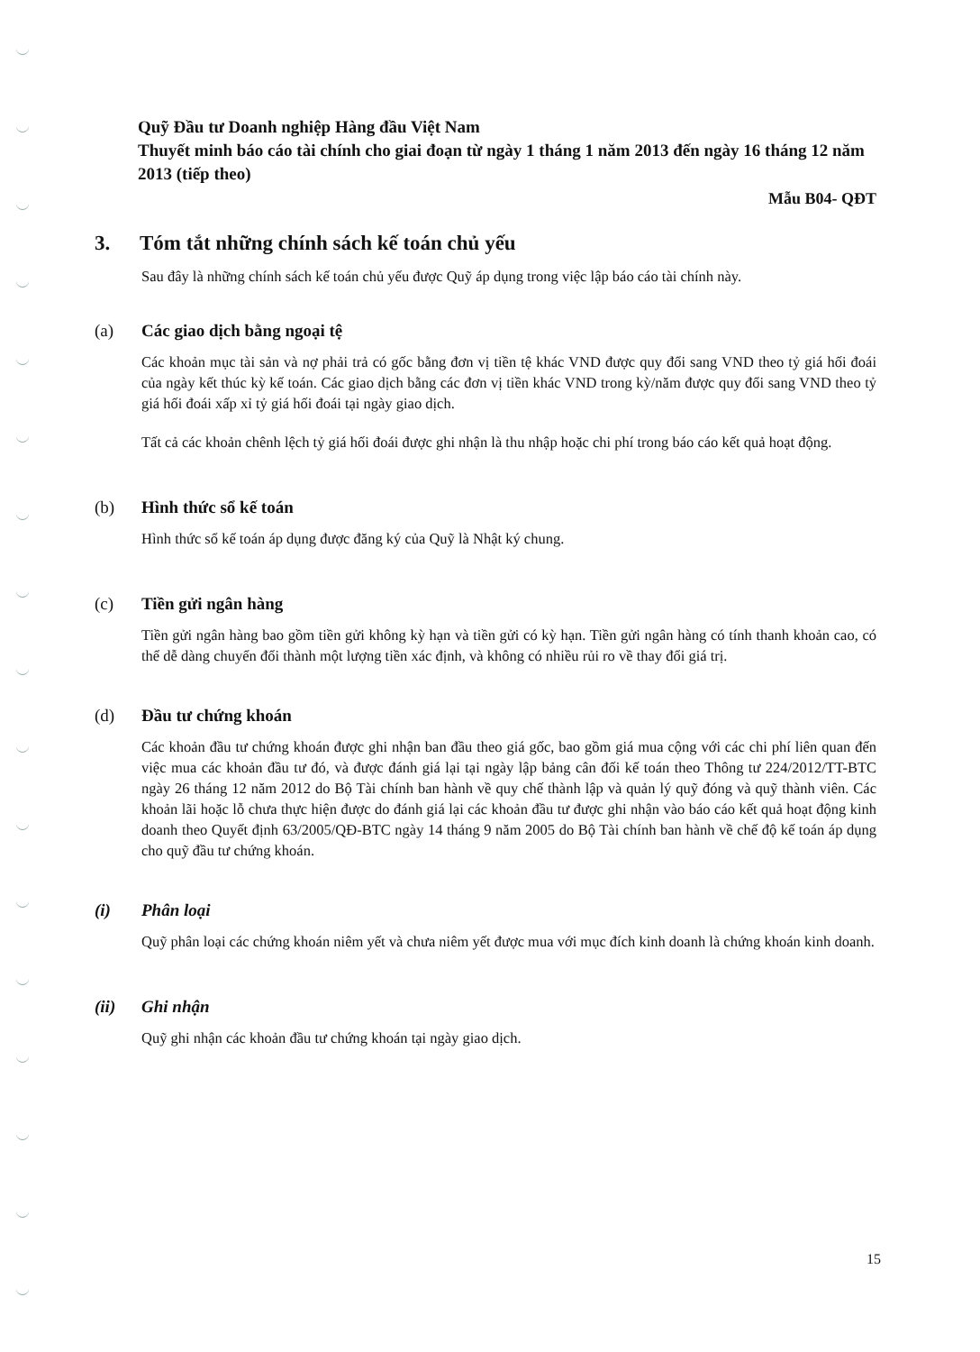Quỹ Đầu tư Doanh nghiệp Hàng đầu Việt Nam
Thuyết minh báo cáo tài chính cho giai đoạn từ ngày 1 tháng 1 năm 2013 đến ngày 16 tháng 12 năm 2013 (tiếp theo)
Mẫu B04- QĐT
3. Tóm tắt những chính sách kế toán chủ yếu
Sau đây là những chính sách kế toán chủ yếu được Quỹ áp dụng trong việc lập báo cáo tài chính này.
(a) Các giao dịch bằng ngoại tệ
Các khoản mục tài sản và nợ phải trả có gốc bằng đơn vị tiền tệ khác VND được quy đổi sang VND theo tỷ giá hối đoái của ngày kết thúc kỳ kế toán. Các giao dịch bằng các đơn vị tiền khác VND trong kỳ/năm được quy đổi sang VND theo tỷ giá hối đoái xấp xỉ tỷ giá hối đoái tại ngày giao dịch.
Tất cả các khoản chênh lệch tỷ giá hối đoái được ghi nhận là thu nhập hoặc chi phí trong báo cáo kết quả hoạt động.
(b) Hình thức sổ kế toán
Hình thức sổ kế toán áp dụng được đăng ký của Quỹ là Nhật ký chung.
(c) Tiền gửi ngân hàng
Tiền gửi ngân hàng bao gồm tiền gửi không kỳ hạn và tiền gửi có kỳ hạn. Tiền gửi ngân hàng có tính thanh khoản cao, có thể dễ dàng chuyển đổi thành một lượng tiền xác định, và không có nhiều rủi ro về thay đổi giá trị.
(d) Đầu tư chứng khoán
Các khoản đầu tư chứng khoán được ghi nhận ban đầu theo giá gốc, bao gồm giá mua cộng với các chi phí liên quan đến việc mua các khoản đầu tư đó, và được đánh giá lại tại ngày lập bảng cân đối kế toán theo Thông tư 224/2012/TT-BTC ngày 26 tháng 12 năm 2012 do Bộ Tài chính ban hành về quy chế thành lập và quản lý quỹ đóng và quỹ thành viên. Các khoản lãi hoặc lỗ chưa thực hiện được do đánh giá lại các khoản đầu tư được ghi nhận vào báo cáo kết quả hoạt động kinh doanh theo Quyết định 63/2005/QĐ-BTC ngày 14 tháng 9 năm 2005 do Bộ Tài chính ban hành về chế độ kế toán áp dụng cho quỹ đầu tư chứng khoán.
(i) Phân loại
Quỹ phân loại các chứng khoán niêm yết và chưa niêm yết được mua với mục đích kinh doanh là chứng khoán kinh doanh.
(ii) Ghi nhận
Quỹ ghi nhận các khoản đầu tư chứng khoán tại ngày giao dịch.
15